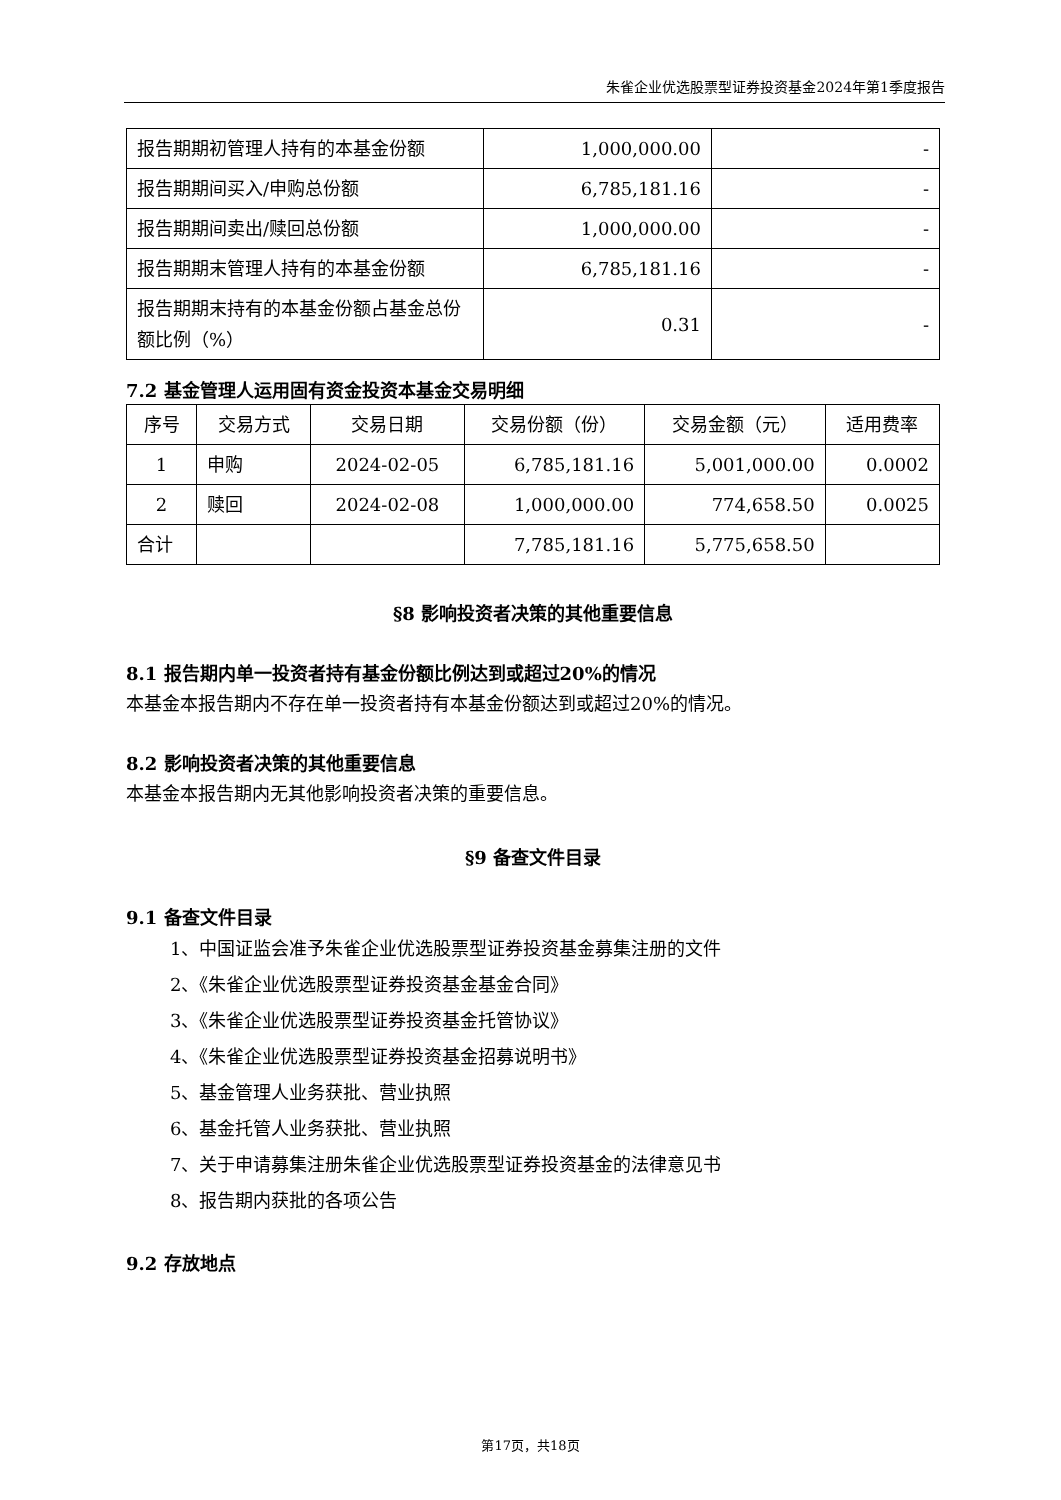朱雀企业优选股票型证券投资基金2024年第1季度报告
| 报告期期初管理人持有的本基金份额 | 1,000,000.00 | - |
| 报告期期间买入/申购总份额 | 6,785,181.16 | - |
| 报告期期间卖出/赎回总份额 | 1,000,000.00 | - |
| 报告期期末管理人持有的本基金份额 | 6,785,181.16 | - |
| 报告期期末持有的本基金份额占基金总份额比例（%） | 0.31 | - |
7.2 基金管理人运用固有资金投资本基金交易明细
| 序号 | 交易方式 | 交易日期 | 交易份额（份） | 交易金额（元） | 适用费率 |
| --- | --- | --- | --- | --- | --- |
| 1 | 申购 | 2024-02-05 | 6,785,181.16 | 5,001,000.00 | 0.0002 |
| 2 | 赎回 | 2024-02-08 | 1,000,000.00 | 774,658.50 | 0.0025 |
| 合计 | | | 7,785,181.16 | 5,775,658.50 | |
§8 影响投资者决策的其他重要信息
8.1 报告期内单一投资者持有基金份额比例达到或超过20%的情况
本基金本报告期内不存在单一投资者持有本基金份额达到或超过20%的情况。
8.2 影响投资者决策的其他重要信息
本基金本报告期内无其他影响投资者决策的重要信息。
§9 备查文件目录
9.1 备查文件目录
1、中国证监会准予朱雀企业优选股票型证券投资基金募集注册的文件
2、《朱雀企业优选股票型证券投资基金基金合同》
3、《朱雀企业优选股票型证券投资基金托管协议》
4、《朱雀企业优选股票型证券投资基金招募说明书》
5、基金管理人业务获批、营业执照
6、基金托管人业务获批、营业执照
7、关于申请募集注册朱雀企业优选股票型证券投资基金的法律意见书
8、报告期内获批的各项公告
9.2 存放地点
第17页，共18页